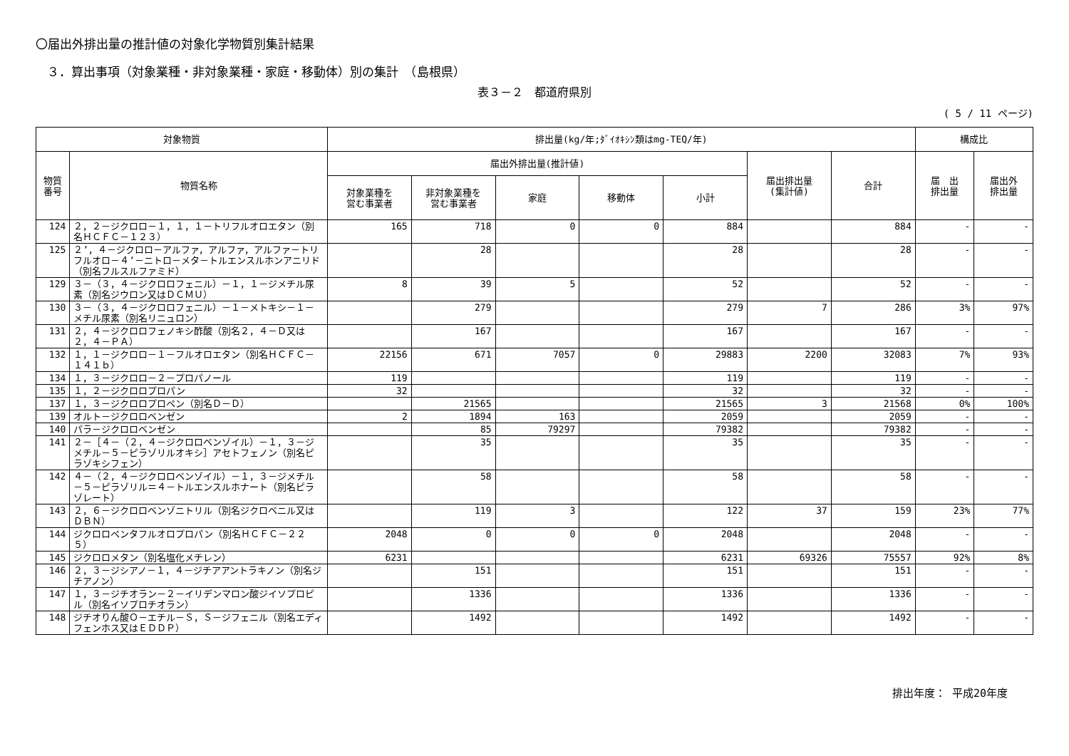〇届出外排出量の推計値の対象化学物質別集計結果
３．算出事項（対象業種・非対象業種・家庭・移動体）別の集計　（島根県）
表３－２　都道府県別
( 5 / 11 ページ)
| 対象物質 | | 排出量(kg/年;ﾀﾞｲｵｷｼﾝ類はmg-TEQ/年) | | | | | | | 構成比 | |
| --- | --- | --- | --- | --- | --- | --- | --- | --- | --- | --- |
| 物質 番号 | 物質名称 | 届出外排出量(推計値) | | | | | 届出排出量 (集計値) | 合計 | 届 出 排出量 | 届出外 排出量 |
| | | 対象業種を 営む事業者 | 非対象業種を 営む事業者 | 家庭 | 移動体 | 小計 | | | | |
| 124 | ２，２－ジクロロ－１，１，１－トリフルオロエタン（別名ＨＣＦＣ－１２３） | 165 | 718 | 0 | 0 | 884 | | 884 | - | - |
| 125 | ２’，４－ジクロロ－アルファ，アルファ，アルファ－トリフルオロ－４’－ニトロ－メタ－トルエンスルホンアニリド（別名フルスルファミド） | | 28 | | | 28 | | 28 | - | - |
| 129 | ３－（３，４－ジクロロフェニル）－１，１－ジメチル尿素（別名ジウロン又はＤＣＭＵ） | 8 | 39 | 5 | | 52 | | 52 | - | - |
| 130 | ３－（３，４－ジクロロフェニル）－１－メトキシ－１－メチル尿素（別名リニュロン） | | 279 | | | 279 | 7 | 286 | 3% | 97% |
| 131 | ２，４－ジクロロフェノキシ酢酸（別名２，４－Ｄ又は２，４－ＰＡ） | | 167 | | | 167 | | 167 | - | - |
| 132 | １，１－ジクロロ－１－フルオロエタン（別名ＨＣＦＣ－１４１ｂ） | 22156 | 671 | 7057 | 0 | 29883 | 2200 | 32083 | 7% | 93% |
| 134 | １，３－ジクロロ－２－プロパノール | 119 | | | | 119 | | 119 | - | - |
| 135 | １，２－ジクロロプロパン | 32 | | | | 32 | | 32 | - | - |
| 137 | １，３－ジクロロプロペン（別名Ｄ－Ｄ） | | 21565 | | | 21565 | 3 | 21568 | 0% | 100% |
| 139 | オルト－ジクロロベンゼン | 2 | 1894 | 163 | | 2059 | | 2059 | - | - |
| 140 | パラ－ジクロロベンゼン | | 85 | 79297 | | 79382 | | 79382 | - | - |
| 141 | ２－［４－（２，４－ジクロロベンゾイル）－１，３－ジメチル－５－ピラゾリルオキシ］アセトフェノン（別名ピラゾキシフェン） | | 35 | | | 35 | | 35 | - | - |
| 142 | ４－（２，４－ジクロロベンゾイル）－１，３－ジメチル－５－ピラゾリル＝４－トルエンスルホナート（別名ピラゾレート） | | 58 | | | 58 | | 58 | - | - |
| 143 | ２，６－ジクロロベンゾニトリル（別名ジクロベニル又はＤＢＮ） | | 119 | 3 | | 122 | 37 | 159 | 23% | 77% |
| 144 | ジクロロペンタフルオロプロパン（別名ＨＣＦＣ－２２５） | 2048 | 0 | 0 | 0 | 2048 | | 2048 | - | - |
| 145 | ジクロロメタン（別名塩化メチレン） | 6231 | | | | 6231 | 69326 | 75557 | 92% | 8% |
| 146 | ２，３－ジシアノ－１，４－ジチアアントラキノン（別名ジチアノン） | | 151 | | | 151 | | 151 | - | - |
| 147 | １，３－ジチオラン－２－イリデンマロン酸ジイソプロピル（別名イソプロチオラン） | | 1336 | | | 1336 | | 1336 | - | - |
| 148 | ジチオりん酸Ｏ－エチル－Ｓ，Ｓ－ジフェニル（別名エディフェンホス又はＥＤＤＰ） | | 1492 | | | 1492 | | 1492 | - | - |
排出年度： 平成20年度